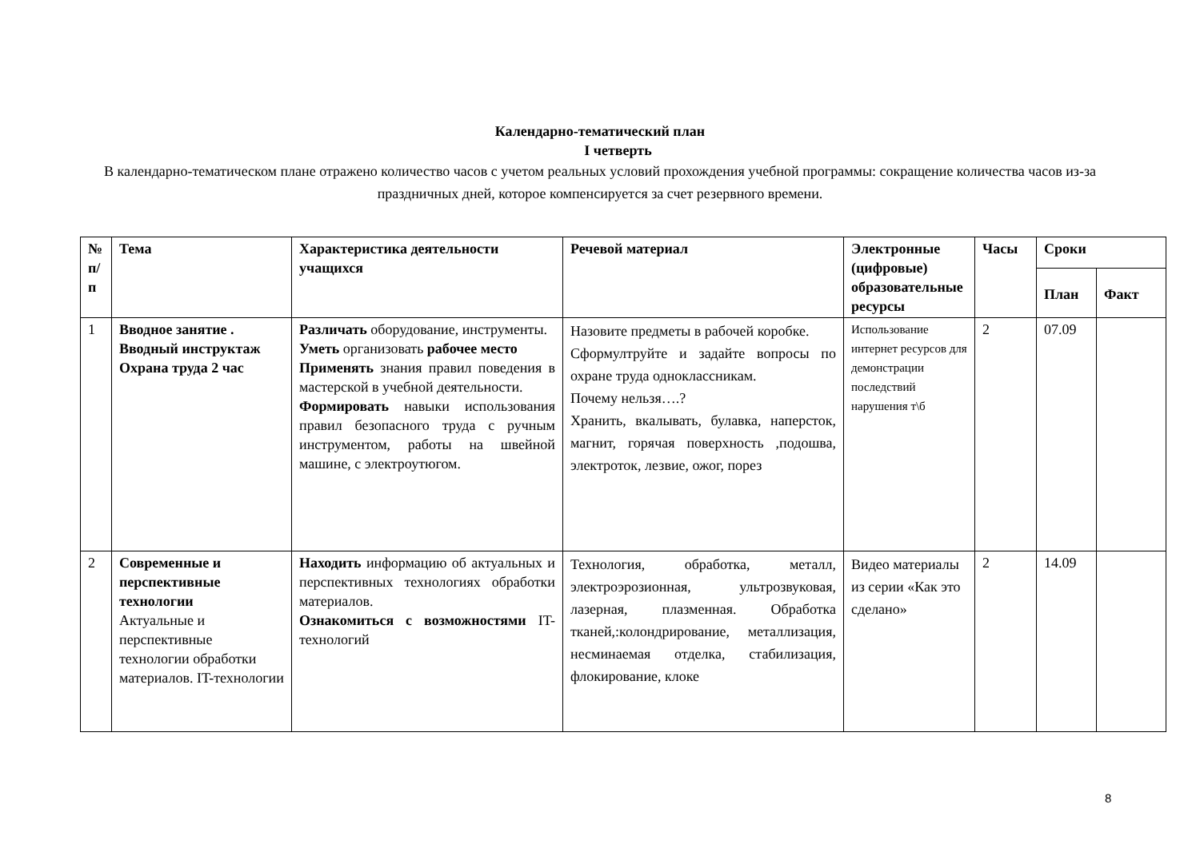Календарно-тематический план
I четверть
В календарно-тематическом плане отражено количество часов с учетом реальных условий прохождения учебной программы: сокращение количества часов из-за праздничных дней, которое компенсируется за счет резервного времени.
| № п/п | Тема | Характеристика деятельности учащихся | Речевой материал | Электронные (цифровые) образовательные ресурсы | Часы | Сроки | |
| --- | --- | --- | --- | --- | --- | --- | --- |
| | | | | | | План | Факт |
| 1 | Вводное занятие . Вводный инструктаж Охрана труда 2 час | Различать оборудование, инструменты. Уметь организовать рабочее место Применять знания правил поведения в мастерской в учебной деятельности. Формировать навыки использования правил безопасного труда с ручным инструментом, работы на швейной машине, с электроутюгом. | Назовите предметы в рабочей коробке. Сформултруйте и задайте вопросы по охране труда одноклассникам. Почему нельзя….? Хранить, вкалывать, булавка, наперсток, магнит, горячая поверхность ,подошва, электроток, лезвие, ожог, порез | Использование интернет ресурсов для демонстрации последствий нарушения т\б | 2 | 07.09 | |
| 2 | Современные и перспективные технологии Актуальные и перспективные технологии обработки материалов. IT-технологии | Находить информацию об актуальных и перспективных технологиях обработки материалов. Ознакомиться с возможностями IT- технологий | Технология, обработка, металл, электроэрозионная, ультрозвуковая, лазерная, плазменная. Обработка тканей,:колондрирование, металлизация, несминаемая отделка, стабилизация, флокирование, клоке | Видео материалы из серии «Как это сделано» | 2 | 14.09 | |
8